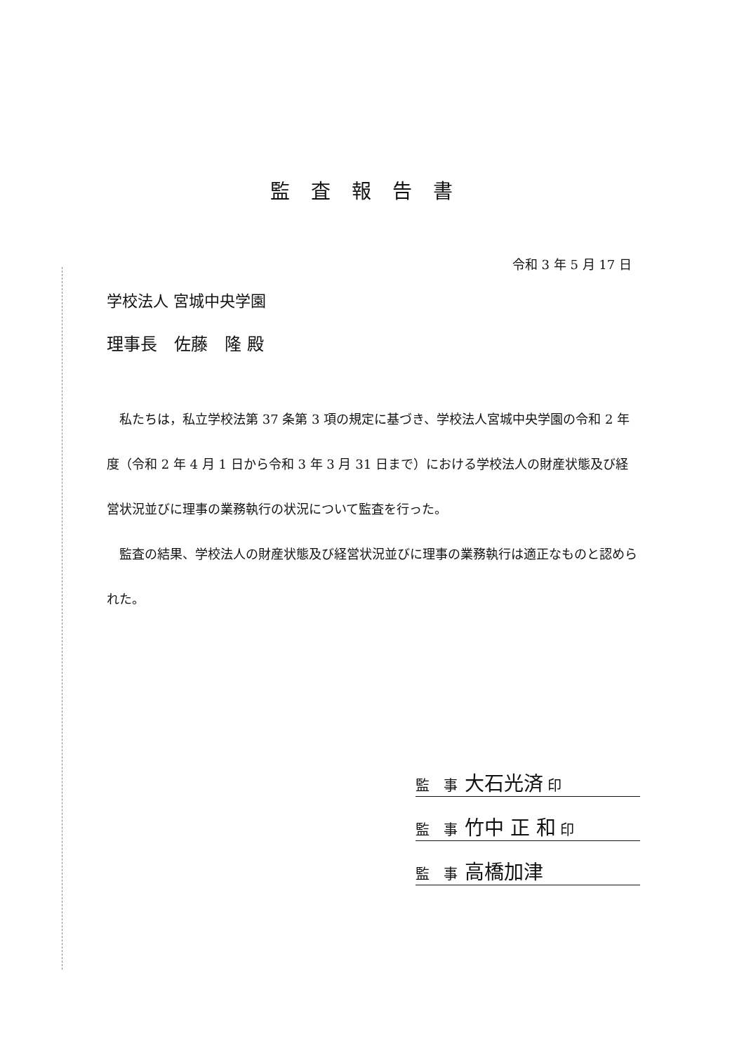監査報告書
令和 3 年 5 月 17 日
学校法人 宮城中央学園
理事長　佐藤　隆 殿
私たちは，私立学校法第 37 条第 3 項の規定に基づき、学校法人宮城中央学園の令和 2 年度（令和 2 年 4 月 1 日から令和 3 年 3 月 31 日まで）における学校法人の財産状態及び経営状況並びに理事の業務執行の状況について監査を行った。
監査の結果、学校法人の財産状態及び経営状況並びに理事の業務執行は適正なものと認められた。
監　事 大石光済 印
監　事 竹中 正 和 印
監　事 高橋加津